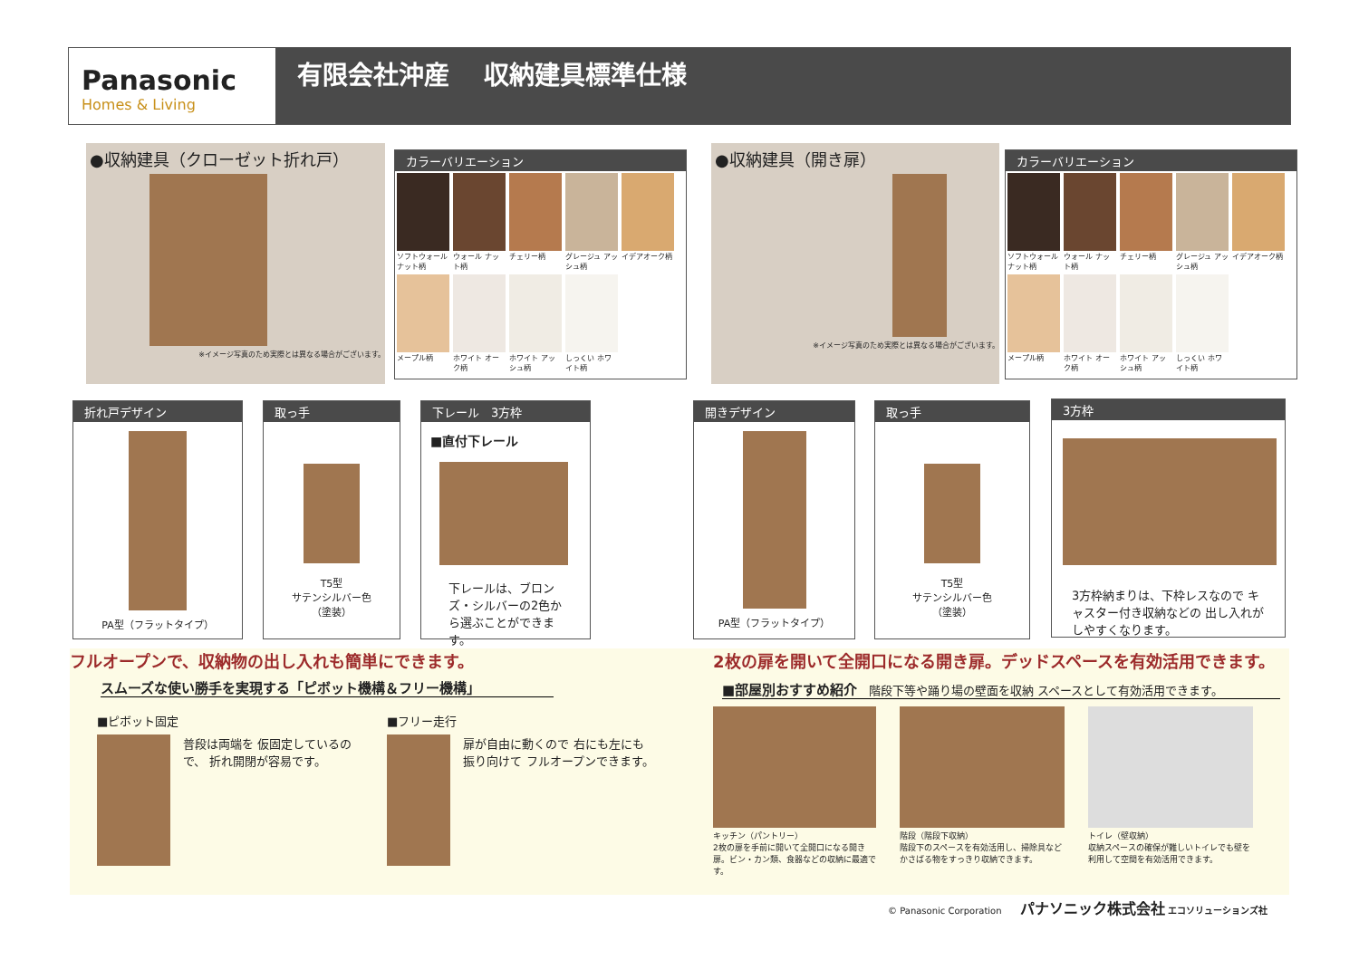Panasonic
Homes & Living
有限会社沖産　 収納建具標準仕様
●収納建具（クローゼット折れ戸）
※イメージ写真のため実際とは異なる場合がございます。
カラーバリエーション
ソフトウォール ナット柄
ウォール ナット柄
チェリー柄
グレージュ アッシュ柄
イデアオーク柄 メープル柄
ホワイト オーク柄
ホワイト アッシュ柄
しっくい ホワイト柄
●収納建具（開き扉）
※イメージ写真のため実際とは異なる場合がございます。
カラーバリエーション
ソフトウォール ナット柄
ウォール ナット柄
チェリー柄
グレージュ アッシュ柄
イデアオーク柄 メープル柄
ホワイト オーク柄
ホワイト アッシュ柄
しっくい ホワイト柄
折れ戸デザイン
PA型（フラットタイプ）
取っ手
T5型
サテンシルバー色
（塗装）
下レール　3方枠
■直付下レール
下レールは、ブロンズ・シルバーの2色から選ぶことができます。
開きデザイン
PA型（フラットタイプ）
取っ手
T5型
サテンシルバー色
（塗装）
3方枠
3方枠納まりは、下枠レスなので キャスター付き収納などの 出し入れがしやすくなります。
フルオープンで、収納物の出し入れも簡単にできます。
スムーズな使い勝手を実現する「ピボット機構＆フリー機構」
■ピボット固定
普段は両端を 仮固定しているので、 折れ開閉が容易です。
■フリー走行
扉が自由に動くので 右にも左にも 振り向けて フルオープンできます。
2枚の扉を開いて全開口になる開き扉。デッドスペースを有効活用できます。
■部屋別おすすめ紹介　階段下等や踊り場の壁面を収納 スペースとして有効活用できます。
キッチン（パントリー）
2枚の扉を手前に開いて全開口になる開き扉。ビン・カン類、食器などの収納に最適です。
階段（階段下収納）
階段下のスペースを有効活用し、掃除具など かさばる物をすっきり収納できます。
トイレ（壁収納）
収納スペースの確保が難しいトイレでも壁を利用して空間を有効活用できます。
© Panasonic Corporation　　パナソニック株式会社 エコソリューションズ社